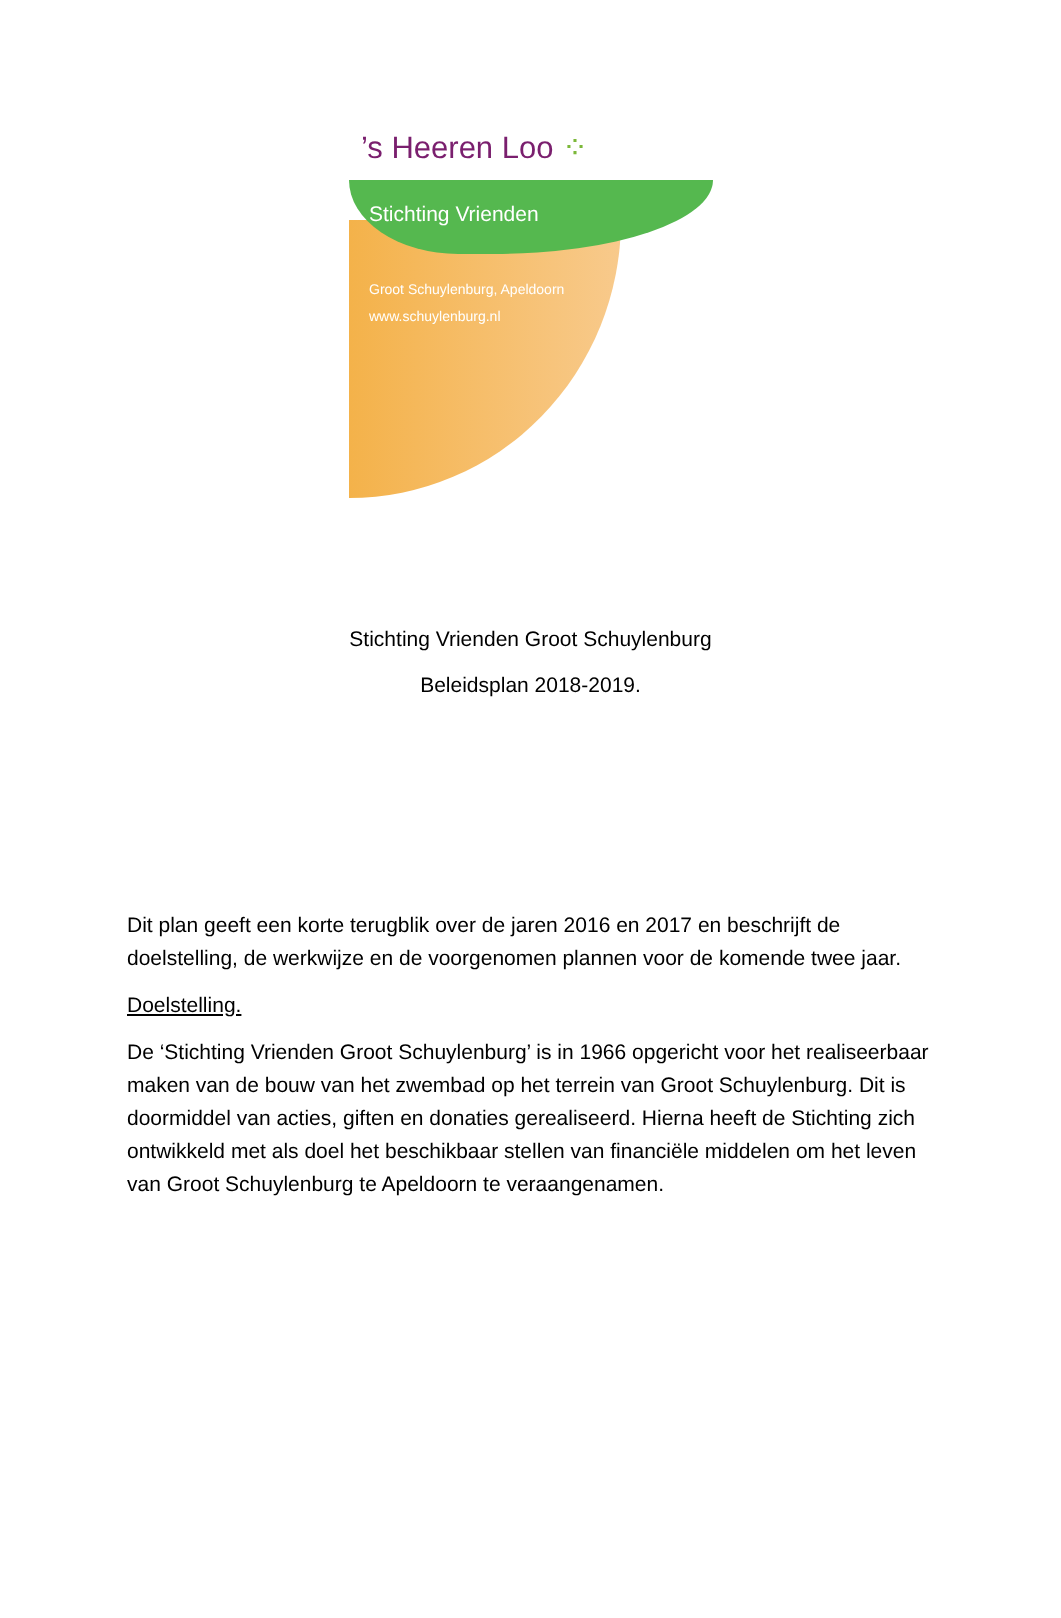’s Heeren Loo ⁘
Stichting Vrienden
Groot Schuylenburg, Apeldoorn
www.schuylenburg.nl
Stichting Vrienden Groot Schuylenburg
Beleidsplan 2018-2019.
Dit plan geeft een korte terugblik over de jaren 2016 en 2017 en beschrijft de doelstelling, de werkwijze en de voorgenomen plannen voor de komende twee jaar.
Doelstelling.
De ‘Stichting Vrienden Groot Schuylenburg’ is in 1966 opgericht voor het realiseerbaar maken van de bouw van het zwembad op het terrein van Groot Schuylenburg. Dit is doormiddel van acties, giften en donaties gerealiseerd. Hierna heeft de Stichting zich ontwikkeld met als doel het beschikbaar stellen van financiële middelen om het leven van Groot Schuylenburg te Apeldoorn te veraangenamen.